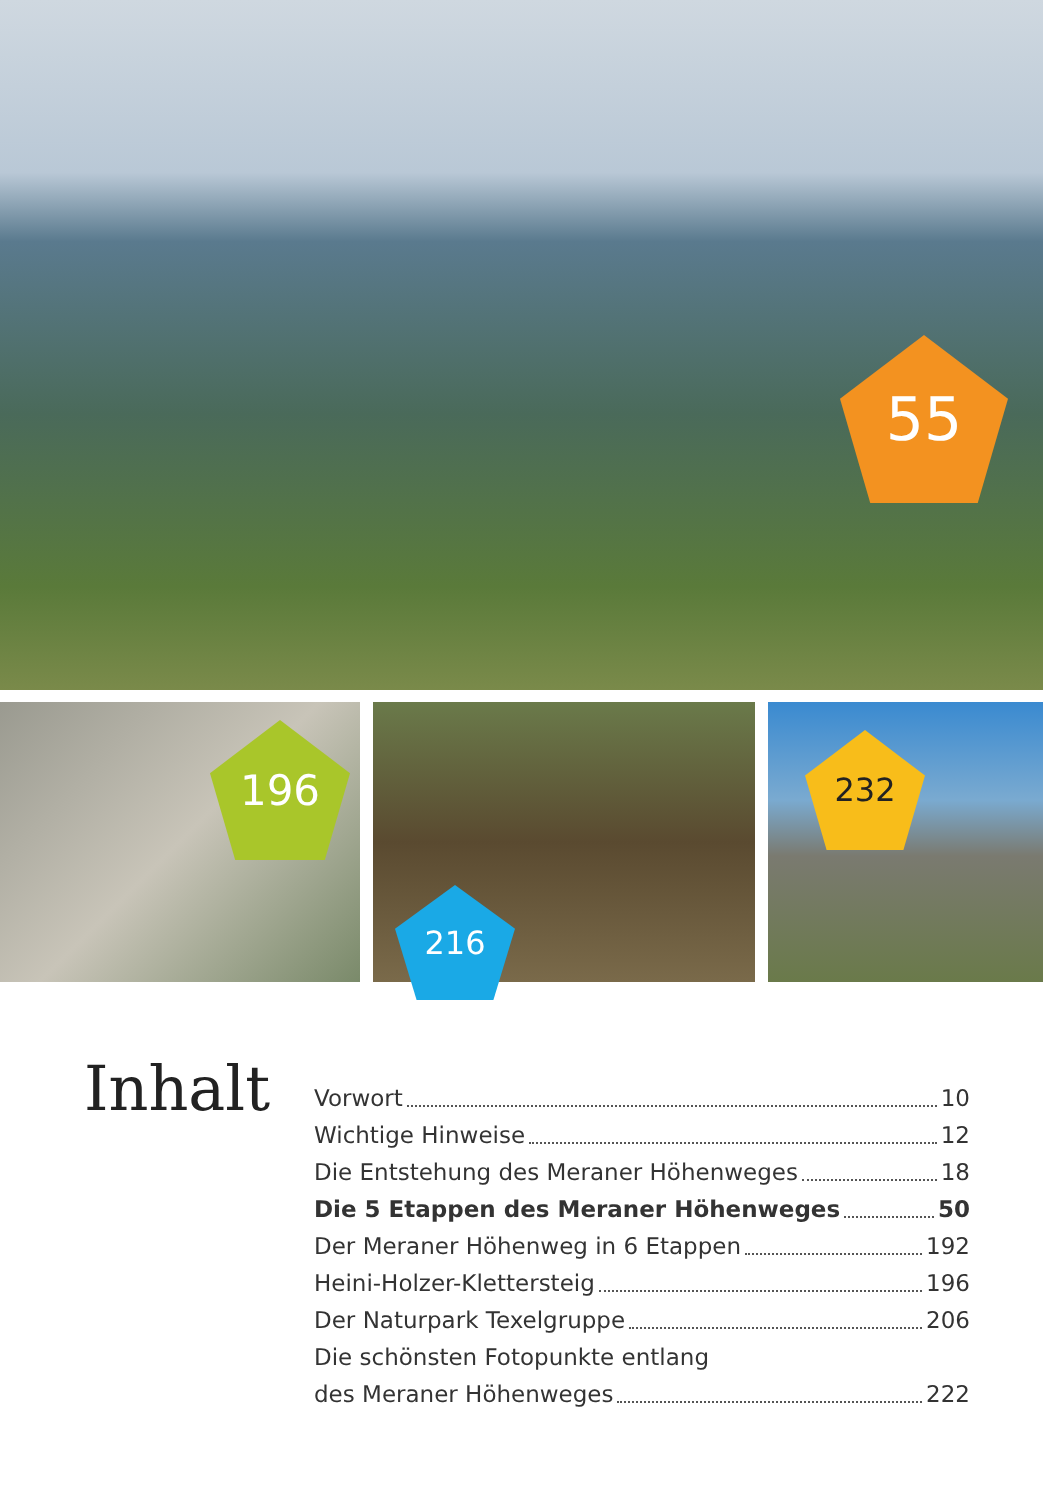55
196
216
232
Inhalt
Vorwort 10
Wichtige Hinweise 12
Die Entstehung des Meraner Höhenweges 18
Die 5 Etappen des Meraner Höhenweges 50
Der Meraner Höhenweg in 6 Etappen 192
Heini-Holzer-Klettersteig 196
Der Naturpark Texelgruppe 206
Die schönsten Fotopunkte entlang
des Meraner Höhenweges 222